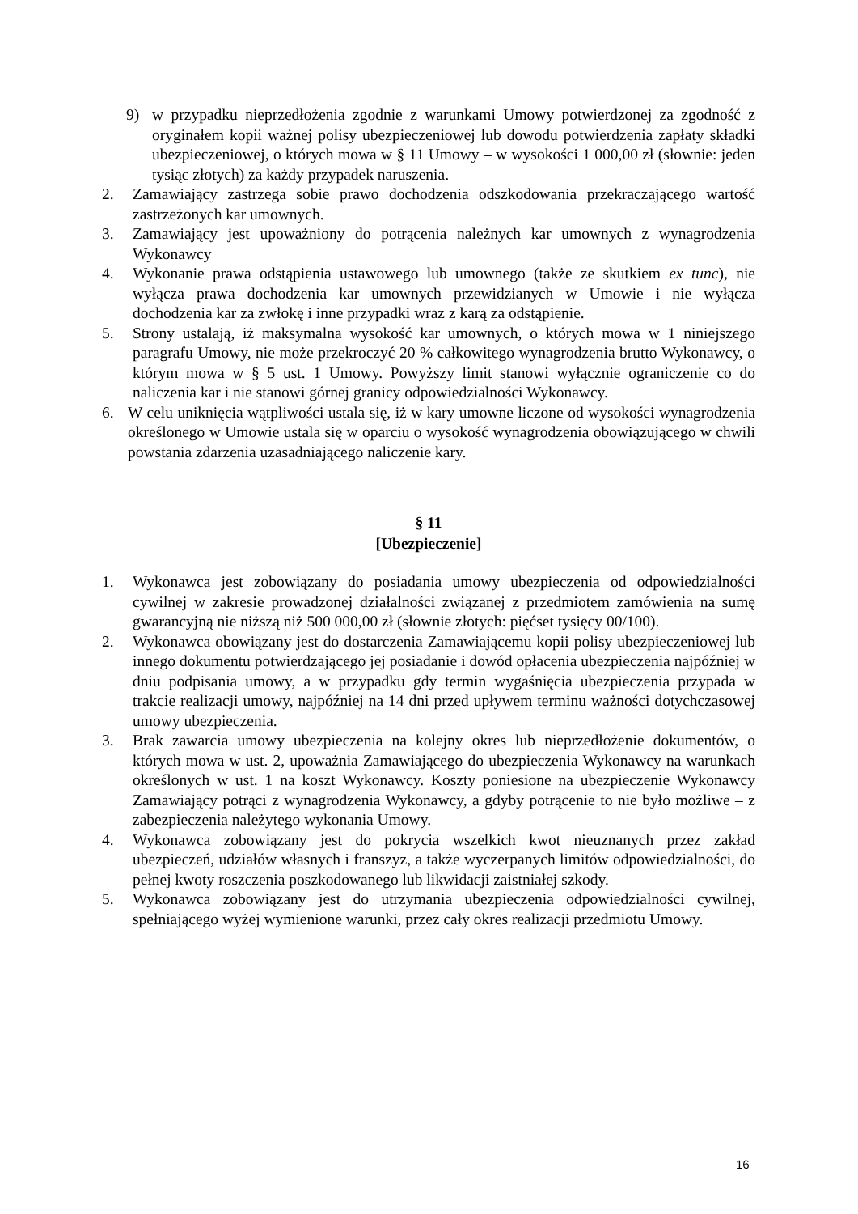9) w przypadku nieprzedłożenia zgodnie z warunkami Umowy potwierdzonej za zgodność z oryginałem kopii ważnej polisy ubezpieczeniowej lub dowodu potwierdzenia zapłaty składki ubezpieczeniowej, o których mowa w § 11 Umowy – w wysokości 1 000,00 zł (słownie: jeden tysiąc złotych) za każdy przypadek naruszenia.
2. Zamawiający zastrzega sobie prawo dochodzenia odszkodowania przekraczającego wartość zastrzeżonych kar umownych.
3. Zamawiający jest upoważniony do potrącenia należnych kar umownych z wynagrodzenia Wykonawcy
4. Wykonanie prawa odstąpienia ustawowego lub umownego (także ze skutkiem ex tunc), nie wyłącza prawa dochodzenia kar umownych przewidzianych w Umowie i nie wyłącza dochodzenia kar za zwłokę i inne przypadki wraz z karą za odstąpienie.
5. Strony ustalają, iż maksymalna wysokość kar umownych, o których mowa w 1 niniejszego paragrafu Umowy, nie może przekroczyć 20 % całkowitego wynagrodzenia brutto Wykonawcy, o którym mowa w § 5 ust. 1 Umowy. Powyższy limit stanowi wyłącznie ograniczenie co do naliczenia kar i nie stanowi górnej granicy odpowiedzialności Wykonawcy.
6. W celu uniknięcia wątpliwości ustala się, iż w kary umowne liczone od wysokości wynagrodzenia określonego w Umowie ustala się w oparciu o wysokość wynagrodzenia obowiązującego w chwili powstania zdarzenia uzasadniającego naliczenie kary.
§ 11
[Ubezpieczenie]
1. Wykonawca jest zobowiązany do posiadania umowy ubezpieczenia od odpowiedzialności cywilnej w zakresie prowadzonej działalności związanej z przedmiotem zamówienia na sumę gwarancyjną nie niższą niż 500 000,00 zł (słownie złotych: pięćset tysięcy 00/100).
2. Wykonawca obowiązany jest do dostarczenia Zamawiającemu kopii polisy ubezpieczeniowej lub innego dokumentu potwierdzającego jej posiadanie i dowód opłacenia ubezpieczenia najpóźniej w dniu podpisania umowy, a w przypadku gdy termin wygaśnięcia ubezpieczenia przypada w trakcie realizacji umowy, najpóźniej na 14 dni przed upływem terminu ważności dotychczasowej umowy ubezpieczenia.
3. Brak zawarcia umowy ubezpieczenia na kolejny okres lub nieprzedłożenie dokumentów, o których mowa w ust. 2, upoważnia Zamawiającego do ubezpieczenia Wykonawcy na warunkach określonych w ust. 1 na koszt Wykonawcy. Koszty poniesione na ubezpieczenie Wykonawcy Zamawiający potrąci z wynagrodzenia Wykonawcy, a gdyby potrącenie to nie było możliwe – z zabezpieczenia należytego wykonania Umowy.
4. Wykonawca zobowiązany jest do pokrycia wszelkich kwot nieuznanych przez zakład ubezpieczeń, udziałów własnych i franszyz, a także wyczerpanych limitów odpowiedzialności, do pełnej kwoty roszczenia poszkodowanego lub likwidacji zaistniałej szkody.
5. Wykonawca zobowiązany jest do utrzymania ubezpieczenia odpowiedzialności cywilnej, spełniającego wyżej wymienione warunki, przez cały okres realizacji przedmiotu Umowy.
16